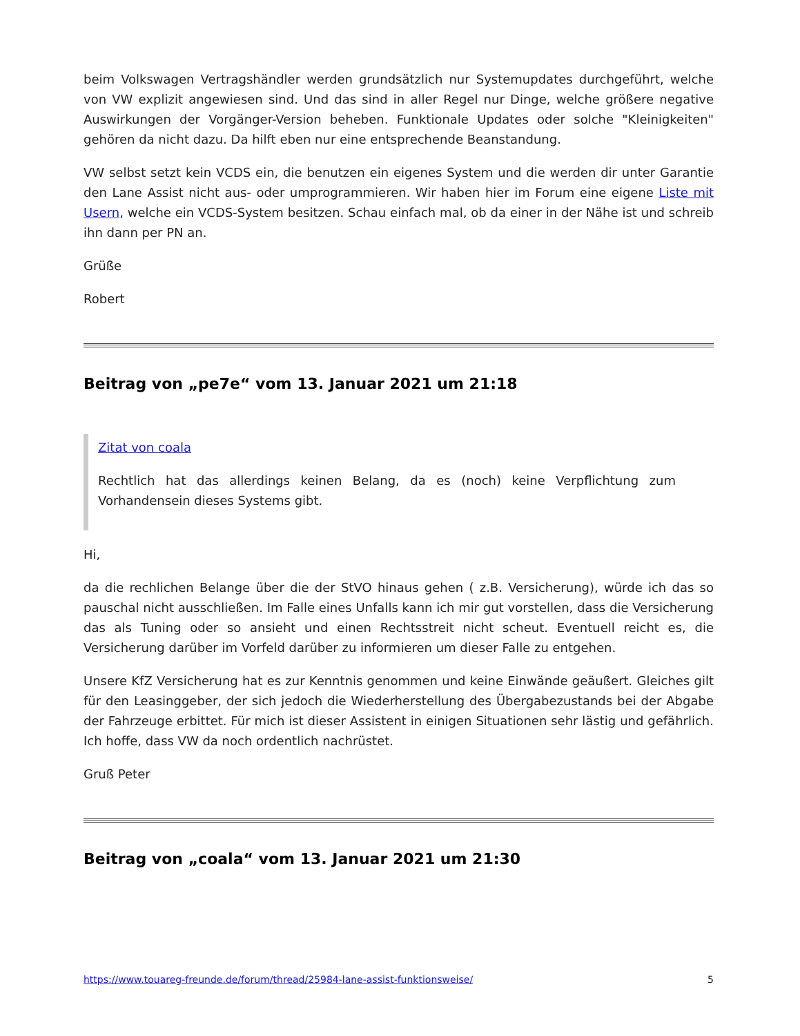beim Volkswagen Vertragshändler werden grundsätzlich nur Systemupdates durchgeführt, welche von VW explizit angewiesen sind. Und das sind in aller Regel nur Dinge, welche größere negative Auswirkungen der Vorgänger-Version beheben. Funktionale Updates oder solche "Kleinigkeiten" gehören da nicht dazu. Da hilft eben nur eine entsprechende Beanstandung.
VW selbst setzt kein VCDS ein, die benutzen ein eigenes System und die werden dir unter Garantie den Lane Assist nicht aus- oder umprogrammieren. Wir haben hier im Forum eine eigene Liste mit Usern, welche ein VCDS-System besitzen. Schau einfach mal, ob da einer in der Nähe ist und schreib ihn dann per PN an.
Grüße
Robert
Beitrag von „pe7e“ vom 13. Januar 2021 um 21:18
Zitat von coala
Rechtlich hat das allerdings keinen Belang, da es (noch) keine Verpflichtung zum Vorhandensein dieses Systems gibt.
Hi,
da die rechlichen Belange über die der StVO hinaus gehen ( z.B. Versicherung), würde ich das so pauschal nicht ausschließen. Im Falle eines Unfalls kann ich mir gut vorstellen, dass die Versicherung das als Tuning oder so ansieht und einen Rechtsstreit nicht scheut. Eventuell reicht es, die Versicherung darüber im Vorfeld darüber zu informieren um dieser Falle zu entgehen.
Unsere KfZ Versicherung hat es zur Kenntnis genommen und keine Einwände geäußert. Gleiches gilt für den Leasinggeber, der sich jedoch die Wiederherstellung des Übergabezustands bei der Abgabe der Fahrzeuge erbittet. Für mich ist dieser Assistent in einigen Situationen sehr lästig und gefährlich. Ich hoffe, dass VW da noch ordentlich nachrüstet.
Gruß Peter
Beitrag von „coala“ vom 13. Januar 2021 um 21:30
https://www.touareg-freunde.de/forum/thread/25984-lane-assist-funktionsweise/ 5